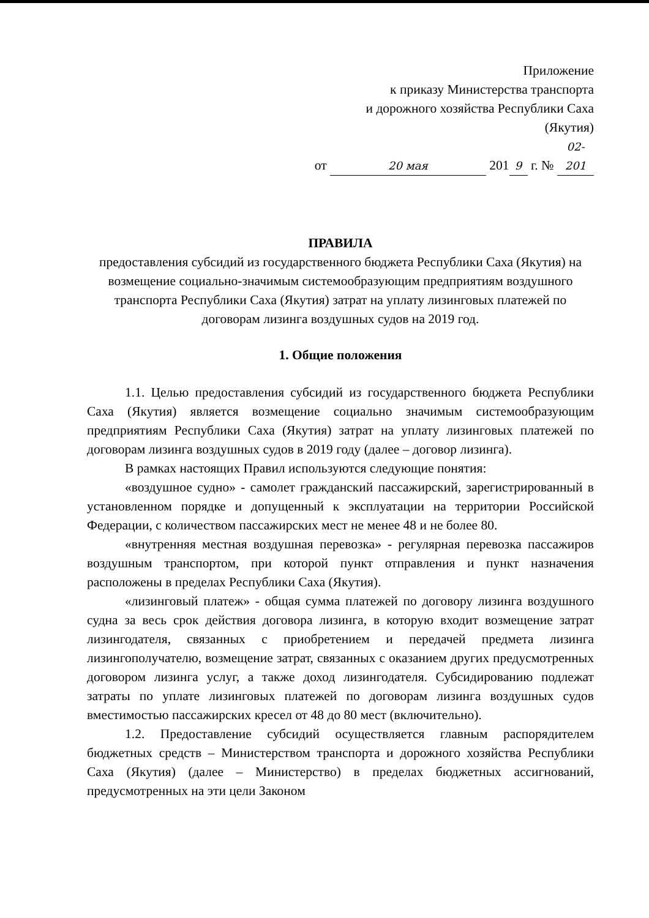Приложение
к приказу Министерства транспорта
и дорожного хозяйства Республики Саха
(Якутия)
от 20 мая 201 9 г. № 02-201
ПРАВИЛА
предоставления субсидий из государственного бюджета Республики Саха (Якутия) на возмещение социально-значимым системообразующим предприятиям воздушного транспорта Республики Саха (Якутия) затрат на уплату лизинговых платежей по договорам лизинга воздушных судов на 2019 год.
1. Общие положения
1.1. Целью предоставления субсидий из государственного бюджета Республики Саха (Якутия) является возмещение социально значимым системообразующим предприятиям Республики Саха (Якутия) затрат на уплату лизинговых платежей по договорам лизинга воздушных судов в 2019 году (далее – договор лизинга).
В рамках настоящих Правил используются следующие понятия:
«воздушное судно» - самолет гражданский пассажирский, зарегистрированный в установленном порядке и допущенный к эксплуатации на территории Российской Федерации, с количеством пассажирских мест не менее 48 и не более 80.
«внутренняя местная воздушная перевозка» - регулярная перевозка пассажиров воздушным транспортом, при которой пункт отправления и пункт назначения расположены в пределах Республики Саха (Якутия).
«лизинговый платеж» - общая сумма платежей по договору лизинга воздушного судна за весь срок действия договора лизинга, в которую входит возмещение затрат лизингодателя, связанных с приобретением и передачей предмета лизинга лизингополучателю, возмещение затрат, связанных с оказанием других предусмотренных договором лизинга услуг, а также доход лизингодателя. Субсидированию подлежат затраты по уплате лизинговых платежей по договорам лизинга воздушных судов вместимостью пассажирских кресел от 48 до 80 мест (включительно).
1.2. Предоставление субсидий осуществляется главным распорядителем бюджетных средств – Министерством транспорта и дорожного хозяйства Республики Саха (Якутия) (далее – Министерство) в пределах бюджетных ассигнований, предусмотренных на эти цели Законом